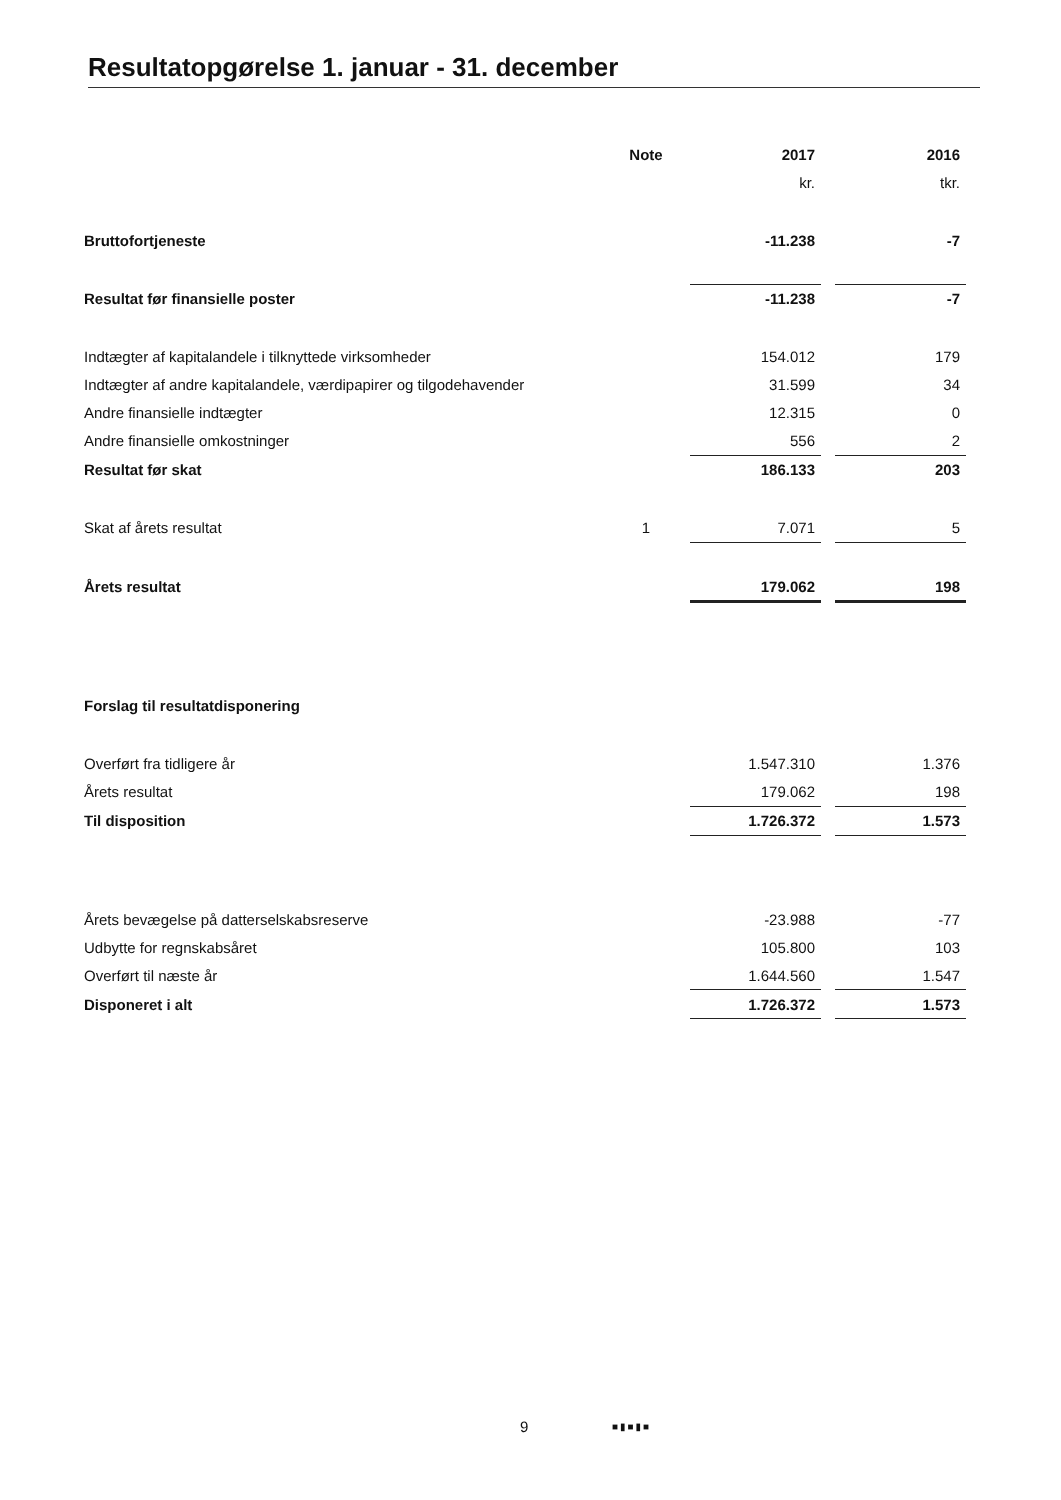Resultatopgørelse 1. januar - 31. december
| | Note | | 2017 | | 2016 |
| --- | --- | --- | --- | --- | --- |
| | | | kr. | | tkr. |
| Bruttofortjeneste | | | -11.238 | | -7 |
| Resultat før finansielle poster | | | -11.238 | | -7 |
| Indtægter af kapitalandele i tilknyttede virksomheder | | | 154.012 | | 179 |
| Indtægter af andre kapitalandele, værdipapirer og tilgodehavender | | | 31.599 | | 34 |
| Andre finansielle indtægter | | | 12.315 | | 0 |
| Andre finansielle omkostninger | | | 556 | | 2 |
| Resultat før skat | | | 186.133 | | 203 |
| Skat af årets resultat | 1 | | 7.071 | | 5 |
| Årets resultat | | | 179.062 | | 198 |
| Forslag til resultatdisponering | | | | | |
| Overført fra tidligere år | | | 1.547.310 | | 1.376 |
| Årets resultat | | | 179.062 | | 198 |
| Til disposition | | | 1.726.372 | | 1.573 |
| Årets bevægelse på datterselskabsreserve | | | -23.988 | | -77 |
| Udbytte for regnskabsåret | | | 105.800 | | 103 |
| Overført til næste år | | | 1.644.560 | | 1.547 |
| Disponeret i alt | | | 1.726.372 | | 1.573 |
9 ■▮■▮■